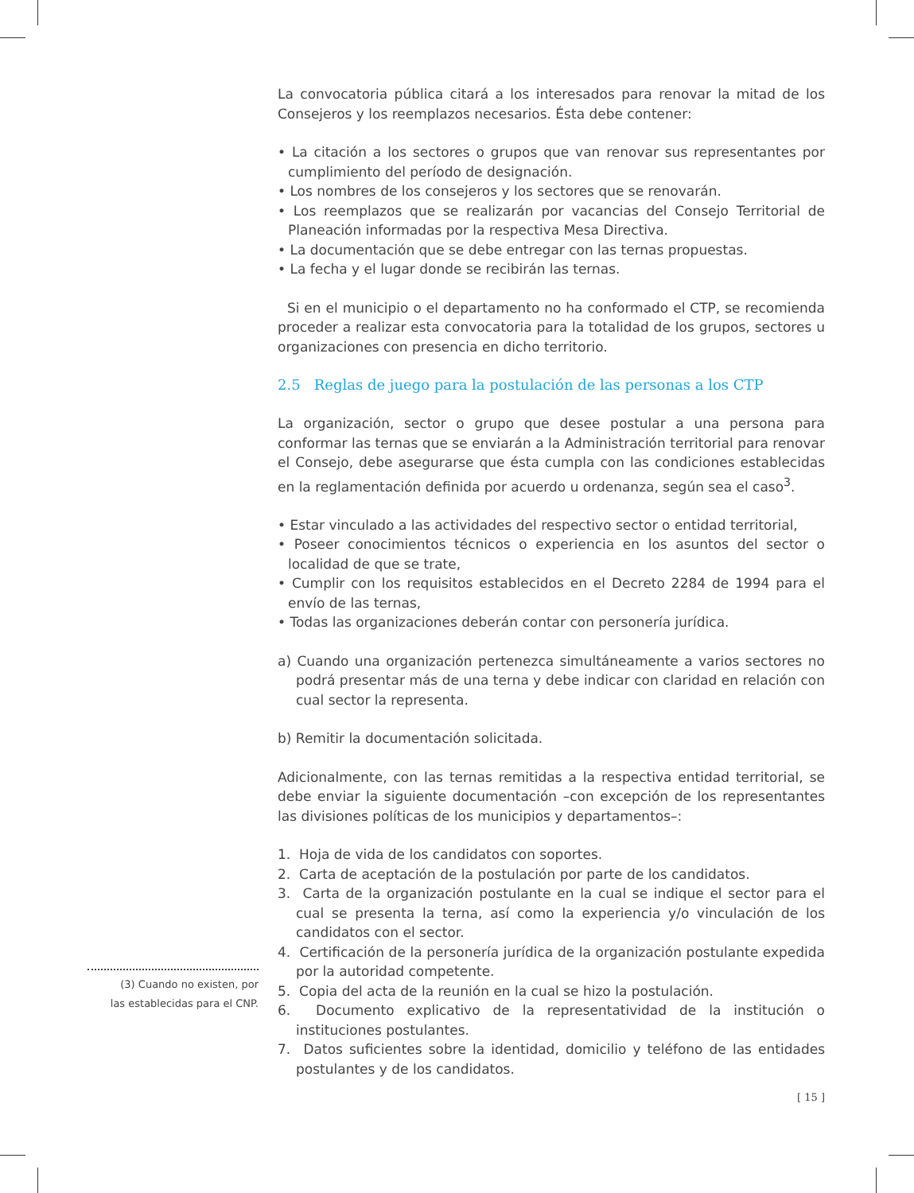(3) Cuando no existen, por
las establecidas para el CNP.
La convocatoria pública citará a los interesados para renovar la mitad de los Consejeros y los reemplazos necesarios. Ésta debe contener:
• La citación a los sectores o grupos que van renovar sus representantes por cumplimiento del período de designación.
• Los nombres de los consejeros y los sectores que se renovarán.
• Los reemplazos que se realizarán por vacancias del Consejo Territorial de Planeación informadas por la respectiva Mesa Directiva.
• La documentación que se debe entregar con las ternas propuestas.
• La fecha y el lugar donde se recibirán las ternas.
Si en el municipio o el departamento no ha conformado el CTP, se recomienda proceder a realizar esta convocatoria para la totalidad de los grupos, sectores u organizaciones con presencia en dicho territorio.
2.5 Reglas de juego para la postulación de las personas a los CTP
La organización, sector o grupo que desee postular a una persona para conformar las ternas que se enviarán a la Administración territorial para renovar el Consejo, debe asegurarse que ésta cumpla con las condiciones establecidas en la reglamentación definida por acuerdo u ordenanza, según sea el caso<sup>3</sup>.
• Estar vinculado a las actividades del respectivo sector o entidad territorial,
• Poseer conocimientos técnicos o experiencia en los asuntos del sector o localidad de que se trate,
• Cumplir con los requisitos establecidos en el Decreto 2284 de 1994 para el envío de las ternas,
• Todas las organizaciones deberán contar con personería jurídica.
a) Cuando una organización pertenezca simultáneamente a varios sectores no podrá presentar más de una terna y debe indicar con claridad en relación con cual sector la representa.
b) Remitir la documentación solicitada.
Adicionalmente, con las ternas remitidas a la respectiva entidad territorial, se debe enviar la siguiente documentación –con excepción de los representantes las divisiones políticas de los municipios y departamentos–:
1. Hoja de vida de los candidatos con soportes.
2. Carta de aceptación de la postulación por parte de los candidatos.
3. Carta de la organización postulante en la cual se indique el sector para el cual se presenta la terna, así como la experiencia y/o vinculación de los candidatos con el sector.
4. Certificación de la personería jurídica de la organización postulante expedida por la autoridad competente.
5. Copia del acta de la reunión en la cual se hizo la postulación.
6. Documento explicativo de la representatividad de la institución o instituciones postulantes.
7. Datos suficientes sobre la identidad, domicilio y teléfono de las entidades postulantes y de los candidatos.
[ 15 ]